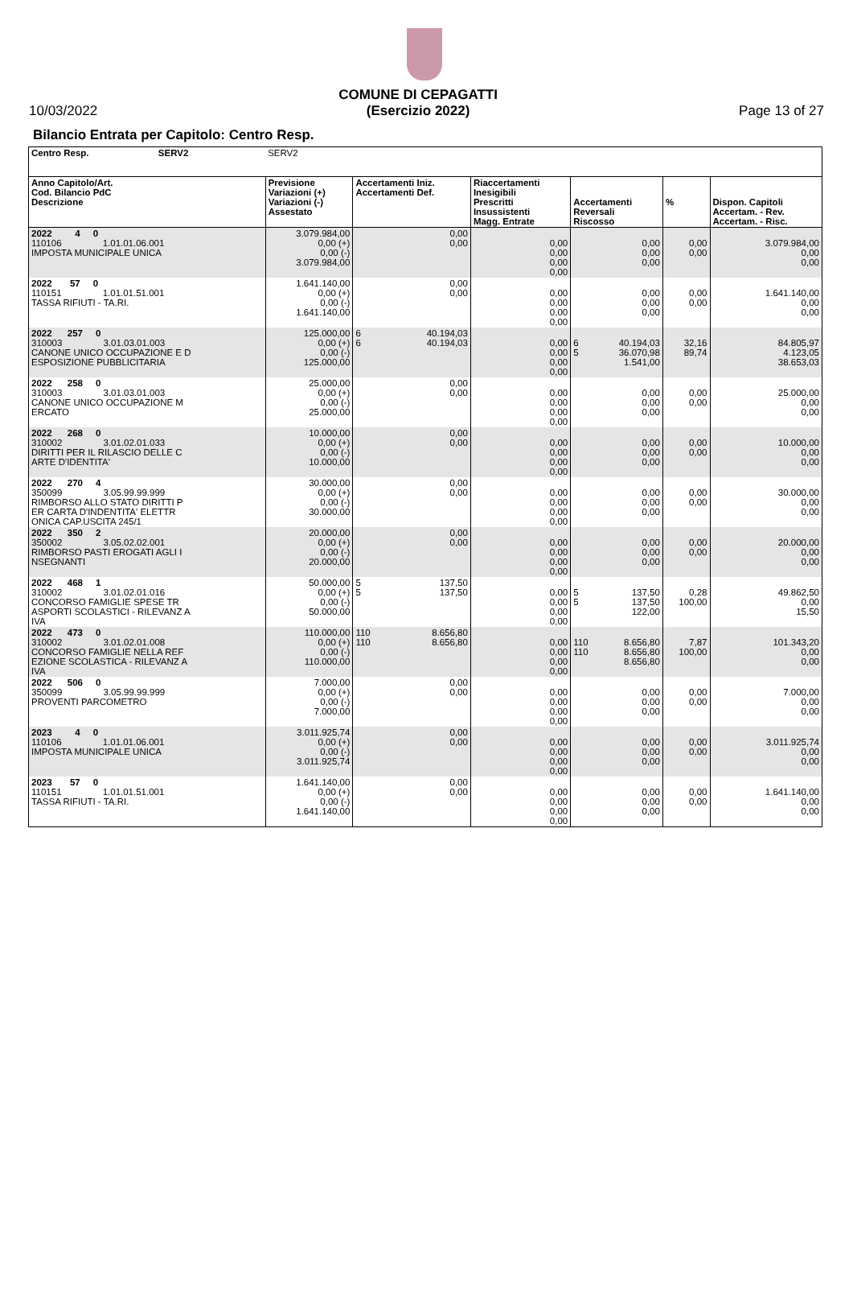10/03/2022
COMUNE DI CEPAGATTI
(Esercizio 2022)
Page 13 of 27
Bilancio Entrata per Capitolo: Centro Resp.
| Centro Resp. SERV2 | SERV2 | | | | | | | |
| Anno Capitolo/Art. Cod. Bilancio PdC Descrizione | Previsione Variazioni (+) Variazioni (-) Assestato | Accertamenti Iniz. Accertamenti Def. | | Riaccertamenti Inesigibili Prescritti Insussistenti Magg. Entrate | Accertamenti Reversali Riscosso | | % | Dispon. Capitoli Accertam. - Rev. Accertam. - Risc. |
| 2022 4 0 110106 1.01.01.06.001 IMPOSTA MUNICIPALE UNICA | 3.079.984,00 0,00 (+) 0,00 (-) 3.079.984,00 | | 0,00 0,00 | 0,00 0,00 0,00 0,00 | | 0,00 0,00 0,00 | 0,00 0,00 | 3.079.984,00 0,00 0,00 |
| 2022 57 0 110151 1.01.01.51.001 TASSA RIFIUTI - TA.RI. | 1.641.140,00 0,00 (+) 0,00 (-) 1.641.140,00 | | 0,00 0,00 | 0,00 0,00 0,00 0,00 | | 0,00 0,00 0,00 | 0,00 0,00 | 1.641.140,00 0,00 0,00 |
| 2022 257 0 310003 3.01.03.01.003 CANONE UNICO OCCUPAZIONE E D ESPOSIZIONE PUBBLICITARIA | 125.000,00 0,00 (+) 0,00 (-) 125.000,00 | 6 6 | 40.194,03 40.194,03 | 0,00 0,00 0,00 0,00 | 6 5 | 40.194,03 36.070,98 1.541,00 | 32,16 89,74 | 84.805,97 4.123,05 38.653,03 |
| 2022 258 0 310003 3.01.03.01.003 CANONE UNICO OCCUPAZIONE M ERCATO | 25.000,00 0,00 (+) 0,00 (-) 25.000,00 | | 0,00 0,00 | 0,00 0,00 0,00 0,00 | | 0,00 0,00 0,00 | 0,00 0,00 | 25.000,00 0,00 0,00 |
| 2022 268 0 310002 3.01.02.01.033 DIRITTI PER IL RILASCIO DELLE C ARTE D'IDENTITA' | 10.000,00 0,00 (+) 0,00 (-) 10.000,00 | | 0,00 0,00 | 0,00 0,00 0,00 0,00 | | 0,00 0,00 0,00 | 0,00 0,00 | 10.000,00 0,00 0,00 |
| 2022 270 4 350099 3.05.99.99.999 RIMBORSO ALLO STATO DIRITTI P ER CARTA D'INDENTITA' ELETTR ONICA CAP.USCITA 245/1 | 30.000,00 0,00 (+) 0,00 (-) 30.000,00 | | 0,00 0,00 | 0,00 0,00 0,00 0,00 | | 0,00 0,00 0,00 | 0,00 0,00 | 30.000,00 0,00 0,00 |
| 2022 350 2 350002 3.05.02.02.001 RIMBORSO PASTI EROGATI AGLI I NSEGNANTI | 20.000,00 0,00 (+) 0,00 (-) 20.000,00 | | 0,00 0,00 | 0,00 0,00 0,00 0,00 | | 0,00 0,00 0,00 | 0,00 0,00 | 20.000,00 0,00 0,00 |
| 2022 468 1 310002 3.01.02.01.016 CONCORSO FAMIGLIE SPESE TR ASPORTI SCOLASTICI - RILEVANZ A IVA | 50.000,00 0,00 (+) 0,00 (-) 50.000,00 | 5 5 | 137,50 137,50 | 0,00 0,00 0,00 0,00 | 5 5 | 137,50 137,50 122,00 | 0,28 100,00 | 49.862,50 0,00 15,50 |
| 2022 473 0 310002 3.01.02.01.008 CONCORSO FAMIGLIE NELLA REF EZIONE SCOLASTICA - RILEVANZ A IVA | 110.000,00 0,00 (+) 0,00 (-) 110.000,00 | 110 110 | 8.656,80 8.656,80 | 0,00 0,00 0,00 0,00 | 110 110 | 8.656,80 8.656,80 8.656,80 | 7,87 100,00 | 101.343,20 0,00 0,00 |
| 2022 506 0 350099 3.05.99.99.999 PROVENTI PARCOMETRO | 7.000,00 0,00 (+) 0,00 (-) 7.000,00 | | 0,00 0,00 | 0,00 0,00 0,00 0,00 | | 0,00 0,00 0,00 | 0,00 0,00 | 7.000,00 0,00 0,00 |
| 2023 4 0 110106 1.01.01.06.001 IMPOSTA MUNICIPALE UNICA | 3.011.925,74 0,00 (+) 0,00 (-) 3.011.925,74 | | 0,00 0,00 | 0,00 0,00 0,00 0,00 | | 0,00 0,00 0,00 | 0,00 0,00 | 3.011.925,74 0,00 0,00 |
| 2023 57 0 110151 1.01.01.51.001 TASSA RIFIUTI - TA.RI. | 1.641.140,00 0,00 (+) 0,00 (-) 1.641.140,00 | | 0,00 0,00 | 0,00 0,00 0,00 0,00 | | 0,00 0,00 0,00 | 0,00 0,00 | 1.641.140,00 0,00 0,00 |